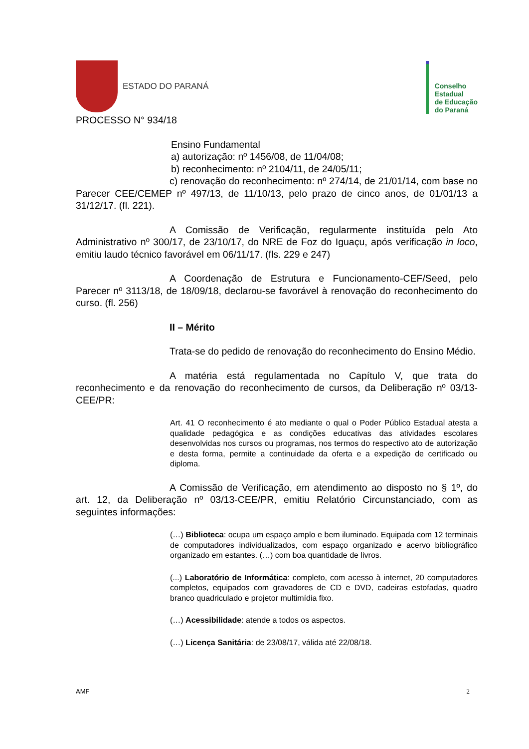ESTADO DO PARANÁ
Conselho
Estadual
de Educação
do Paraná
PROCESSO N° 934/18
Ensino Fundamental
a) autorização: nº 1456/08, de 11/04/08;
b) reconhecimento: nº 2104/11, de 24/05/11;
c) renovação do reconhecimento: nº 274/14, de 21/01/14, com base no Parecer CEE/CEMEP nº 497/13, de 11/10/13, pelo prazo de cinco anos, de 01/01/13 a 31/12/17. (fl. 221).
A Comissão de Verificação, regularmente instituída pelo Ato Administrativo nº 300/17, de 23/10/17, do NRE de Foz do Iguaçu, após verificação in loco, emitiu laudo técnico favorável em 06/11/17. (fls. 229 e 247)
A Coordenação de Estrutura e Funcionamento-CEF/Seed, pelo Parecer nº 3113/18, de 18/09/18, declarou-se favorável à renovação do reconhecimento do curso. (fl. 256)
II – Mérito
Trata-se do pedido de renovação do reconhecimento do Ensino Médio.
A matéria está regulamentada no Capítulo V, que trata do reconhecimento e da renovação do reconhecimento de cursos, da Deliberação nº 03/13-CEE/PR:
Art. 41 O reconhecimento é ato mediante o qual o Poder Público Estadual atesta a qualidade pedagógica e as condições educativas das atividades escolares desenvolvidas nos cursos ou programas, nos termos do respectivo ato de autorização e desta forma, permite a continuidade da oferta e a expedição de certificado ou diploma.
A Comissão de Verificação, em atendimento ao disposto no § 1º, do art. 12, da Deliberação nº 03/13-CEE/PR, emitiu Relatório Circunstanciado, com as seguintes informações:
(…) Biblioteca: ocupa um espaço amplo e bem iluminado. Equipada com 12 terminais de computadores individualizados, com espaço organizado e acervo bibliográfico organizado em estantes. (…) com boa quantidade de livros.
(...) Laboratório de Informática: completo, com acesso à internet, 20 computadores completos, equipados com gravadores de CD e DVD, cadeiras estofadas, quadro branco quadriculado e projetor multimídia fixo.
(…) Acessibilidade: atende a todos os aspectos.
(…) Licença Sanitária: de 23/08/17, válida até 22/08/18.
AMF 2